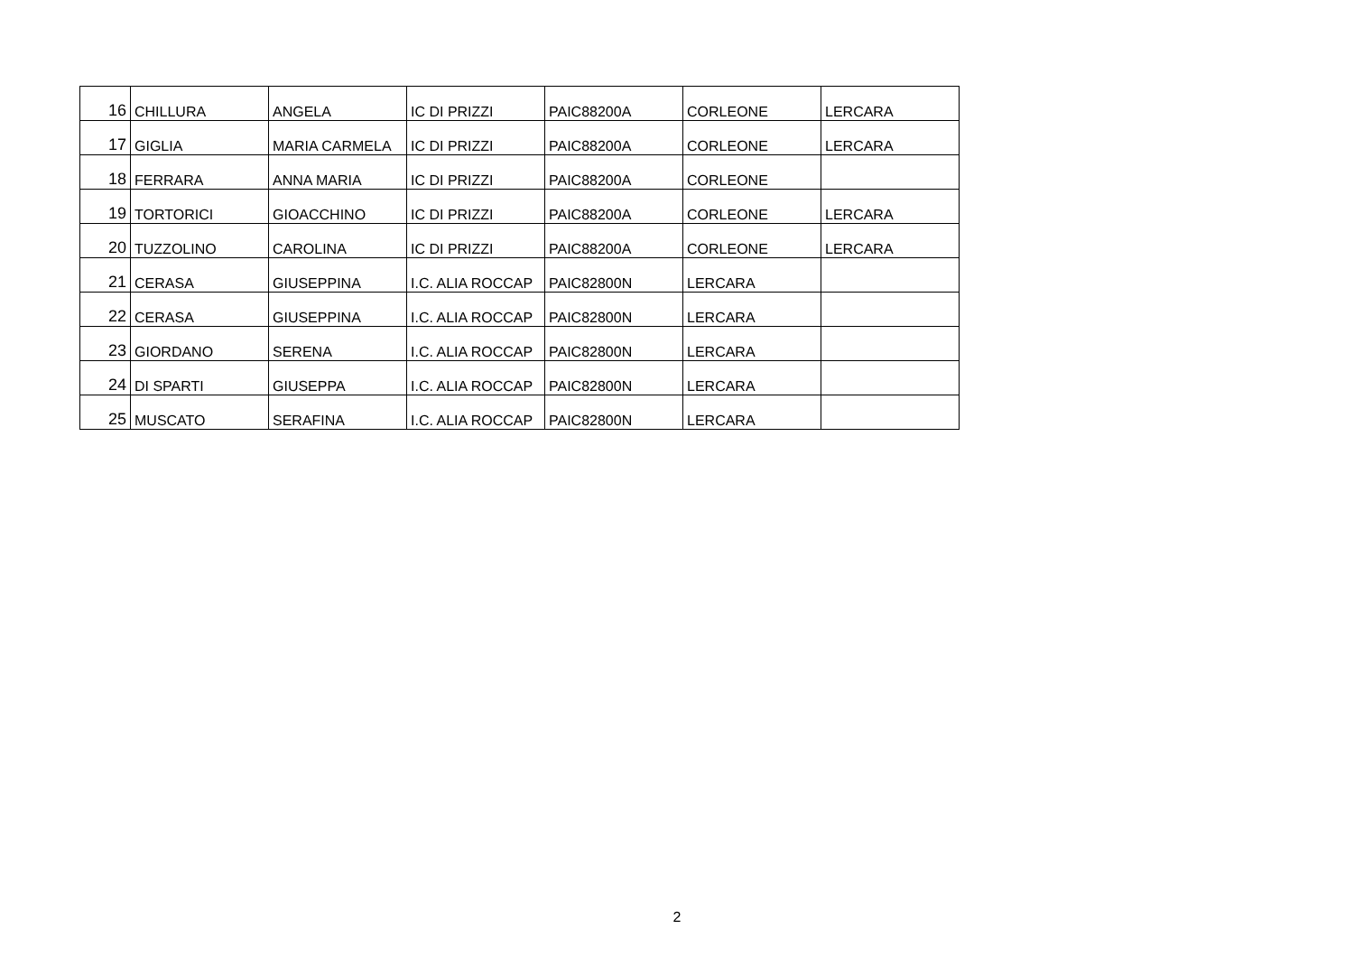| 16 | CHILLURA | ANGELA | IC DI PRIZZI | PAIC88200A | CORLEONE | LERCARA |
| 17 | GIGLIA | MARIA CARMELA | IC DI PRIZZI | PAIC88200A | CORLEONE | LERCARA |
| 18 | FERRARA | ANNA MARIA | IC DI PRIZZI | PAIC88200A | CORLEONE | |
| 19 | TORTORICI | GIOACCHINO | IC DI PRIZZI | PAIC88200A | CORLEONE | LERCARA |
| 20 | TUZZOLINO | CAROLINA | IC DI PRIZZI | PAIC88200A | CORLEONE | LERCARA |
| 21 | CERASA | GIUSEPPINA | I.C. ALIA ROCCAP | PAIC82800N | LERCARA | |
| 22 | CERASA | GIUSEPPINA | I.C. ALIA ROCCAP | PAIC82800N | LERCARA | |
| 23 | GIORDANO | SERENA | I.C. ALIA ROCCAP | PAIC82800N | LERCARA | |
| 24 | DI SPARTI | GIUSEPPA | I.C. ALIA ROCCAP | PAIC82800N | LERCARA | |
| 25 | MUSCATO | SERAFINA | I.C. ALIA ROCCAP | PAIC82800N | LERCARA | |
2